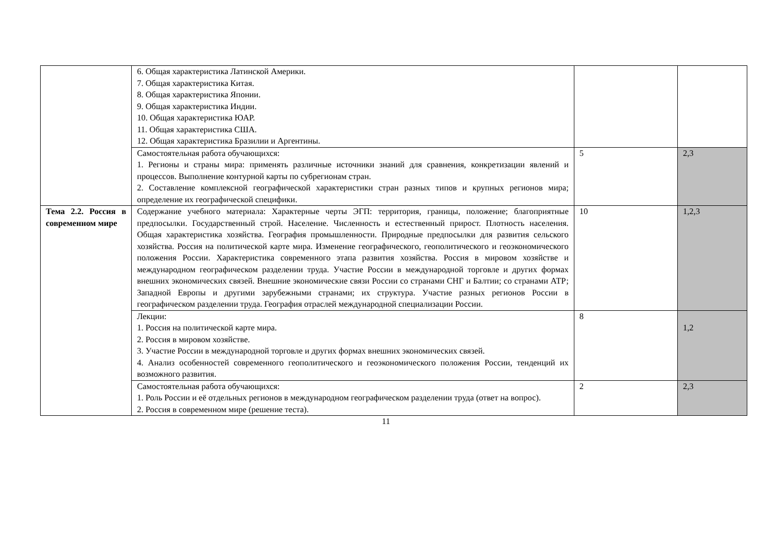| | 6. Общая характеристика Латинской Америки. 7. Общая характеристика Китая. 8. Общая характеристика Японии. 9. Общая характеристика Индии. 10. Общая характеристика ЮАР. 11. Общая характеристика США. 12. Общая характеристика Бразилии и Аргентины. | | |
| | Самостоятельная работа обучающихся: 1. Регионы и страны мира: применять различные источники знаний для сравнения, конкретизации явлений и процессов. Выполнение контурной карты по субрегионам стран. 2. Составление комплексной географической характеристики стран разных типов и крупных регионов мира; определение их географической специфики. | 5 | 2,3 |
| Тема 2.2. Россия в современном мире | Содержание учебного материала: Характерные черты ЭГП: территория, границы, положение; благоприятные предпосылки. Государственный строй. Население. Численность и естественный прирост. Плотность населения. Общая характеристика хозяйства. География промышленности. Природные предпосылки для развития сельского хозяйства. Россия на политической карте мира. Изменение географического, геополитического и геоэкономического положения России. Характеристика современного этапа развития хозяйства. Россия в мировом хозяйстве и международном географическом разделении труда. Участие России в международной торговле и других формах внешних экономических связей. Внешние экономические связи России со странами СНГ и Балтии; со странами АТР; Западной Европы и другими зарубежными странами; их структура. Участие разных регионов России в географическом разделении труда. География отраслей международной специализации России. | 10 | 1,2,3 |
| | Лекции: 1. Россия на политической карте мира. 2. Россия в мировом хозяйстве. 3. Участие России в международной торговле и других формах внешних экономических связей. 4. Анализ особенностей современного геополитического и геоэкономического положения России, тенденций их возможного развития. | 8 | 1,2 |
| | Самостоятельная работа обучающихся: 1. Роль России и её отдельных регионов в международном географическом разделении труда (ответ на вопрос). 2. Россия в современном мире (решение теста). | 2 | 2,3 |
11